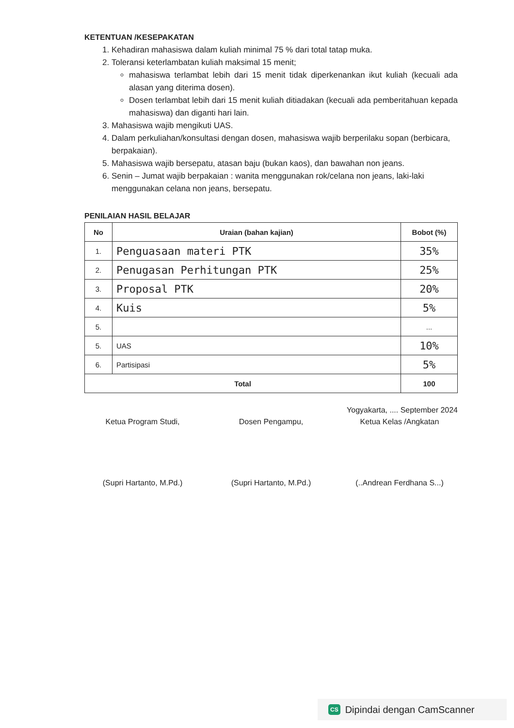KETENTUAN /KESEPAKATAN
1. Kehadiran mahasiswa dalam kuliah minimal 75 % dari total tatap muka.
2. Toleransi keterlambatan kuliah maksimal 15 menit;
mahasiswa terlambat lebih dari 15 menit tidak diperkenankan ikut kuliah (kecuali ada alasan yang diterima dosen).
Dosen terlambat lebih dari 15 menit kuliah ditiadakan (kecuali ada pemberitahuan kepada mahasiswa) dan diganti hari lain.
3. Mahasiswa wajib mengikuti UAS.
4. Dalam perkuliahan/konsultasi dengan dosen, mahasiswa wajib berperilaku sopan (berbicara, berpakaian).
5. Mahasiswa wajib bersepatu, atasan baju (bukan kaos), dan bawahan non jeans.
6. Senin – Jumat wajib berpakaian : wanita menggunakan rok/celana non jeans, laki-laki menggunakan celana non jeans, bersepatu.
PENILAIAN HASIL BELAJAR
| No | Uraian (bahan kajian) | Bobot (%) |
| --- | --- | --- |
| 1. | Penguasaan materi PTK | 35% |
| 2. | Penugasan Perhitungan PTK | 25% |
| 3. | Proposal PTK | 20% |
| 4. | Kuis | 5% |
| 5. | | ... |
| 5. | UAS | 10% |
| 6. | Partisipasi | 5% |
| Total | | 100 |
Yogyakarta, .... September 2024
Ketua Program Studi,
(Supri Hartanto, M.Pd.)
Dosen Pengampu,
(Supri Hartanto, M.Pd.)
Ketua Kelas /Angkatan
(..Andrean Ferdhana S...)
CS Dipindai dengan CamScanner